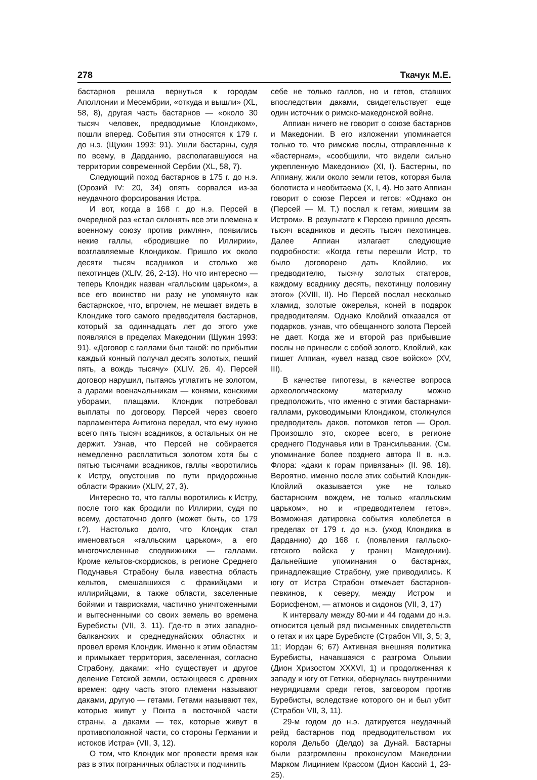278 Ткачук М.Е.
бастарнов решила вернуться к городам Аполлонии и Месембрии, «откуда и вышли» (XL, 58, 8), другая часть бастарнов — «около 30 тысяч человек, предводимые Клондиком», пошли вперед. События эти относятся к 179 г. до н.э. (Щукин 1993: 91). Ушли бастарны, судя по всему, в Дарданию, располагавшуюся на территории современной Сербии (XL, 58, 7).
Следующий поход бастарнов в 175 г. до н.э. (Орозий IV: 20, 34) опять сорвался из-за неудачного форсирования Истра.
И вот, когда в 168 г. до н.э. Персей в очередной раз «стал склонять все эти племена к военному союзу против римлян», появились некие галлы, «бродившие по Иллирии», возглавляемые Клондиком. Пришло их около десяти тысяч всадников и столько же пехотинцев (XLIV, 26, 2-13). Но что интересно — теперь Клондик назван «галльским царьком», а все его воинство ни разу не упомянуто как бастарнское, что, впрочем, не мешает видеть в Клондике того самого предводителя бастарнов, который за одиннадцать лет до этого уже появлялся в пределах Македонии (Щукин 1993: 91). «Договор с галлами был такой: по прибытии каждый конный получал десять золотых, пеший пять, а вождь тысячу» (XLIV. 26. 4). Персей договор нарушил, пытаясь уплатить не золотом, а дарами военачальникам — конями, конскими уборами, плащами. Клондик потребовал выплаты по договору. Персей через своего парламентера Антигона передал, что ему нужно всего пять тысяч всадников, а остальных он не держит. Узнав, что Персей не собирается немедленно расплатиться золотом хотя бы с пятью тысячами всадников, галлы «воротились к Истру, опустошив по пути придорожные области Фракии» (XLIV, 27, 3).
Интересно то, что галлы воротились к Истру, после того как бродили по Иллирии, судя по всему, достаточно долго (может быть, со 179 г.?). Настолько долго, что Клондик стал именоваться «галльским царьком», а его многочисленные сподвижники — галлами. Кроме кельтов-скордисков, в регионе Среднего Подунавья Страбону была известна область кельтов, смешавшихся с фракийцами и иллирийцами, а также области, заселенные бойями и таврисками, частично уничтоженными и вытесненными со своих земель во времена Буребисты (VII, 3, 11). Где-то в этих западно-балканских и среднедунайских областях и провел время Клондик. Именно к этим областям и примыкает территория, заселенная, согласно Страбону, даками: «Но существует и другое деление Гетской земли, остающееся с древних времен: одну часть этого племени называют даками, другую — гетами. Гетами называют тех, которые живут у Понта в восточной части страны, а даками — тех, которые живут в противоположной части, со стороны Германии и истоков Истра» (VII, 3, 12).
О том, что Клондик мог провести время как раз в этих пограничных областях и подчинить
себе не только галлов, но и гетов, ставших впоследствии даками, свидетельствует еще один источник о римско-македонской войне.
Аппиан ничего не говорит о союзе бастарнов и Македонии. В его изложении упоминается только то, что римские послы, отправленные к «бастернам», «сообщили, что видели сильно укрепленную Македонию» (XI, I). Бастерны, по Аппиану, жили около земли гетов, которая была болотиста и необитаема (X, I, 4). Но зато Аппиан говорит о союзе Персея и гетов: «Однако он (Персей — М. Т.) послал к гетам, жившим за Истром». В результате к Персею пришло десять тысяч всадников и десять тысяч пехотинцев. Далее Аппиан излагает следующие подробности: «Когда геты перешли Истр, то было договорено дать Клойлию, их предводителю, тысячу золотых статеров, каждому всаднику десять, пехотинцу половину этого» (XVIII, II). Но Персей послал несколько хламид, золотые ожерелья, коней в подарок предводителям. Однако Клойлий отказался от подарков, узнав, что обещанного золота Персей не дает. Когда же и второй раз прибывшие послы не принесли с собой золото, Клойлий, как пишет Аппиан, «увел назад свое войско» (XV, III).
В качестве гипотезы, в качестве вопроса археологическому материалу можно предположить, что именно с этими бастарнами-галлами, руководимыми Клондиком, столкнулся предводитель даков, потомков гетов — Орол. Произошло это, скорее всего, в регионе среднего Подунавья или в Трансильвании. (См. упоминание более позднего автора II в. н.э. Флора: «даки к горам привязаны» (II. 98. 18). Вероятно, именно после этих событий Клондик-Клойлий оказывается уже не только бастарнским вождем, не только «галльским царьком», но и «предводителем гетов». Возможная датировка события колеблется в пределах от 179 г. до н.э. (уход Клондика в Дарданию) до 168 г. (появления галльско-гетского войска у границ Македонии). Дальнейшие упоминания о бастарнах, принадлежащие Страбону, уже приводились. К югу от Истра Страбон отмечает бастарнов-певкинов, к северу, между Истром и Борисфеном, — атмонов и сидонов (VII, 3, 17)
К интервалу между 80-ми и 44 годами до н.э. относится целый ряд письменных свидетельств о гетах и их царе Буребисте (Страбон VII, 3, 5; 3, 11; Иордан 6; 67) Активная внешняя политика Буребисты, начавшаяся с разгрома Ольвии (Дион Хризостом XXXVI, 1) и продолженная к западу и югу от Гетики, обернулась внутренними неурядицами среди гетов, заговором против Буребисты, вследствие которого он и был убит (Страбон VII, 3, 11).
29-м годом до н.э. датируется неудачный рейд бастарнов под предводительством их короля Дельбо (Делдо) за Дунай. Бастарны были разгромлены проконсулом Македонии Марком Лицинием Крассом (Дион Кассий 1, 23-25).